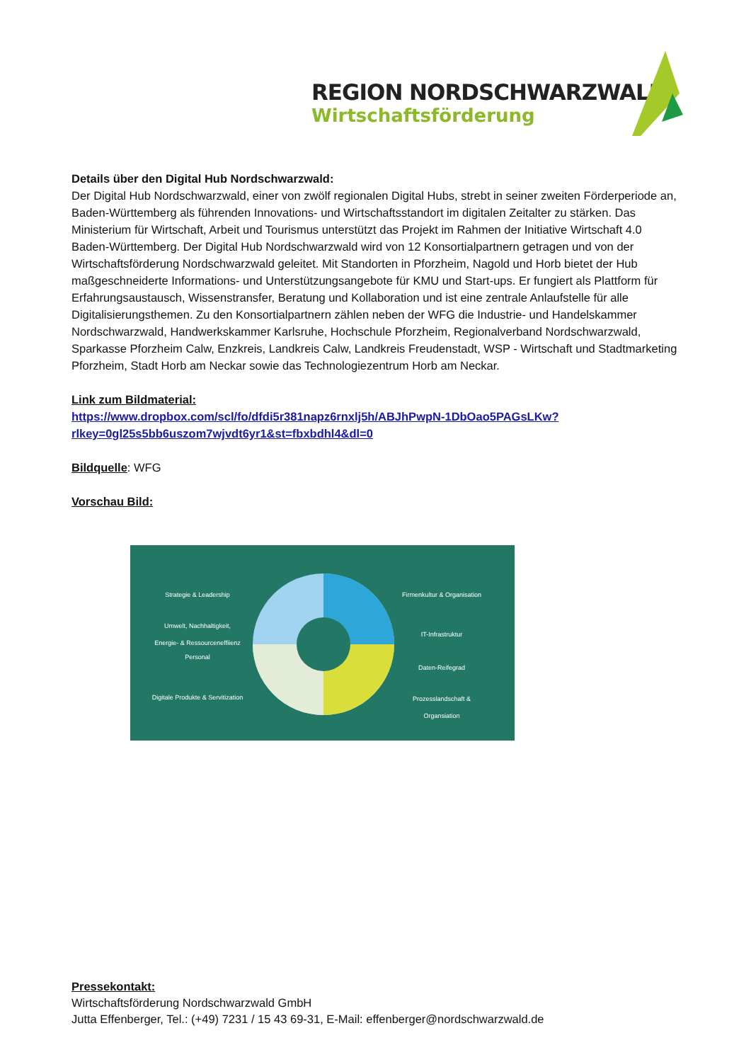REGION NORDSCHWARZWALD
Wirtschaftsförderung
Details über den Digital Hub Nordschwarzwald:
Der Digital Hub Nordschwarzwald, einer von zwölf regionalen Digital Hubs, strebt in seiner zweiten Förderperiode an, Baden-Württemberg als führenden Innovations- und Wirtschaftsstandort im digitalen Zeitalter zu stärken. Das Ministerium für Wirtschaft, Arbeit und Tourismus unterstützt das Projekt im Rahmen der Initiative Wirtschaft 4.0 Baden-Württemberg. Der Digital Hub Nordschwarzwald wird von 12 Konsortialpartnern getragen und von der Wirtschaftsförderung Nordschwarzwald geleitet. Mit Standorten in Pforzheim, Nagold und Horb bietet der Hub maßgeschneiderte Informations- und Unterstützungsangebote für KMU und Start-ups. Er fungiert als Plattform für Erfahrungsaustausch, Wissenstransfer, Beratung und Kollaboration und ist eine zentrale Anlaufstelle für alle Digitalisierungsthemen. Zu den Konsortialpartnern zählen neben der WFG die Industrie- und Handelskammer Nordschwarzwald, Handwerkskammer Karlsruhe, Hochschule Pforzheim, Regionalverband Nordschwarzwald, Sparkasse Pforzheim Calw, Enzkreis, Landkreis Calw, Landkreis Freudenstadt, WSP - Wirtschaft und Stadtmarketing Pforzheim, Stadt Horb am Neckar sowie das Technologiezentrum Horb am Neckar.
Link zum Bildmaterial:
https://www.dropbox.com/scl/fo/dfdi5r381napz6rnxlj5h/ABJhPwpN-1DbOao5PAGsLKw?rlkey=0gl25s5bb6uszom7wjvdt6yr1&st=fbxbdhl4&dl=0
Bildquelle: WFG
Vorschau Bild:
Strategie & Leadership
Umwelt, Nachhaltigkeit, Energie- & Ressourceneffiienz
Personal
Digitale Produkte & Servitization
Firmenkultur & Organisation
IT-Infrastruktur
Daten-Reifegrad
Prozesslandschaft & Organsiation
Pressekontakt:
Wirtschaftsförderung Nordschwarzwald GmbH
Jutta Effenberger, Tel.: (+49) 7231 / 15 43 69-31, E-Mail: effenberger@nordschwarzwald.de